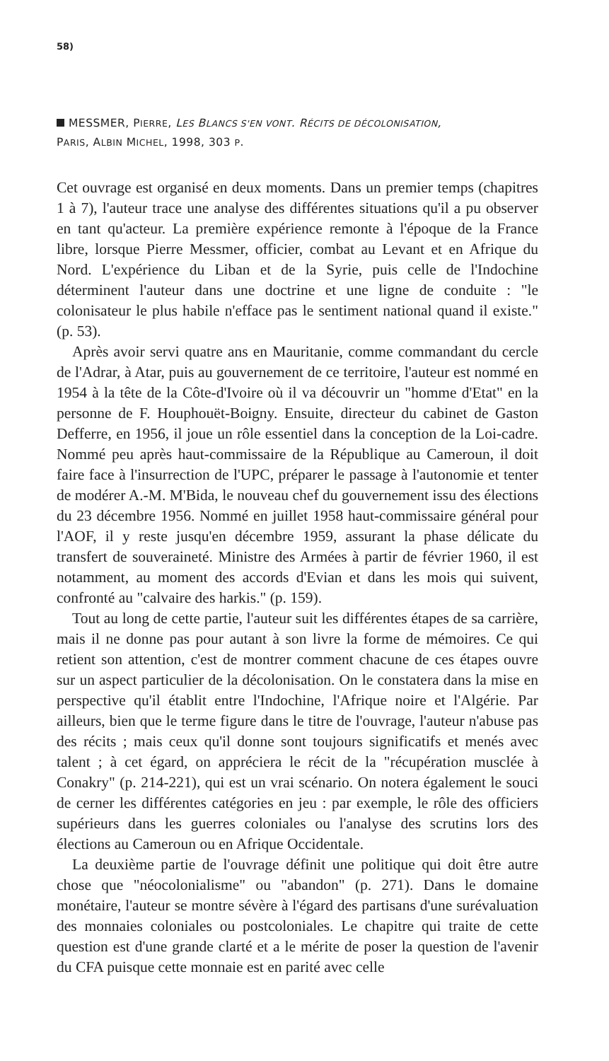58)
MESSMER, PIERRE, LES BLANCS S'EN VONT. RÉCITS DE DÉCOLONISATION,
PARIS, ALBIN MICHEL, 1998, 303 P.
Cet ouvrage est organisé en deux moments. Dans un premier temps (chapitres 1 à 7), l'auteur trace une analyse des différentes situations qu'il a pu observer en tant qu'acteur. La première expérience remonte à l'époque de la France libre, lorsque Pierre Messmer, officier, combat au Levant et en Afrique du Nord. L'expérience du Liban et de la Syrie, puis celle de l'Indochine déterminent l'auteur dans une doctrine et une ligne de conduite : "le colonisateur le plus habile n'efface pas le sentiment national quand il existe." (p. 53).
Après avoir servi quatre ans en Mauritanie, comme commandant du cercle de l'Adrar, à Atar, puis au gouvernement de ce territoire, l'auteur est nommé en 1954 à la tête de la Côte-d'Ivoire où il va découvrir un "homme d'Etat" en la personne de F. Houphouët-Boigny. Ensuite, directeur du cabinet de Gaston Defferre, en 1956, il joue un rôle essentiel dans la conception de la Loi-cadre. Nommé peu après haut-commissaire de la République au Cameroun, il doit faire face à l'insurrection de l'UPC, préparer le passage à l'autonomie et tenter de modérer A.-M. M'Bida, le nouveau chef du gouvernement issu des élections du 23 décembre 1956. Nommé en juillet 1958 haut-commissaire général pour l'AOF, il y reste jusqu'en décembre 1959, assurant la phase délicate du transfert de souveraineté. Ministre des Armées à partir de février 1960, il est notamment, au moment des accords d'Evian et dans les mois qui suivent, confronté au "calvaire des harkis." (p. 159).
Tout au long de cette partie, l'auteur suit les différentes étapes de sa carrière, mais il ne donne pas pour autant à son livre la forme de mémoires. Ce qui retient son attention, c'est de montrer comment chacune de ces étapes ouvre sur un aspect particulier de la décolonisation. On le constatera dans la mise en perspective qu'il établit entre l'Indochine, l'Afrique noire et l'Algérie. Par ailleurs, bien que le terme figure dans le titre de l'ouvrage, l'auteur n'abuse pas des récits ; mais ceux qu'il donne sont toujours significatifs et menés avec talent ; à cet égard, on appréciera le récit de la "récupération musclée à Conakry" (p. 214-221), qui est un vrai scénario. On notera également le souci de cerner les différentes catégories en jeu : par exemple, le rôle des officiers supérieurs dans les guerres coloniales ou l'analyse des scrutins lors des élections au Cameroun ou en Afrique Occidentale.
La deuxième partie de l'ouvrage définit une politique qui doit être autre chose que "néocolonialisme" ou "abandon" (p. 271). Dans le domaine monétaire, l'auteur se montre sévère à l'égard des partisans d'une surévaluation des monnaies coloniales ou postcoloniales. Le chapitre qui traite de cette question est d'une grande clarté et a le mérite de poser la question de l'avenir du CFA puisque cette monnaie est en parité avec celle